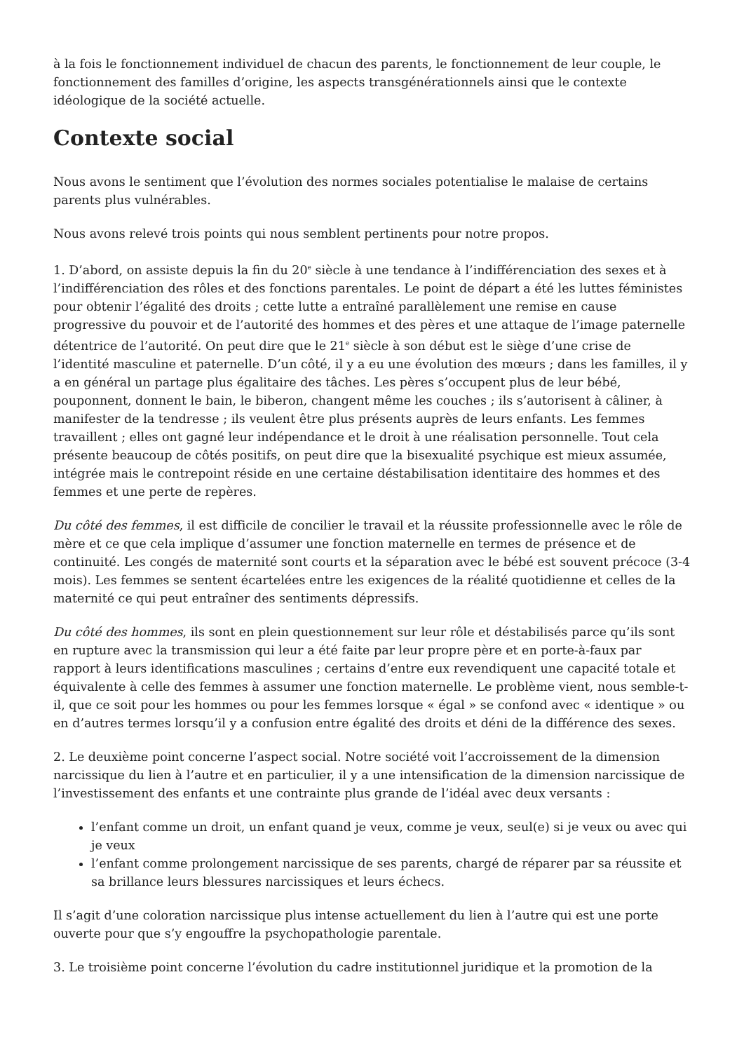à la fois le fonctionnement individuel de chacun des parents, le fonctionnement de leur couple, le fonctionnement des familles d’origine, les aspects transgénérationnels ainsi que le contexte idéologique de la société actuelle.
Contexte social
Nous avons le sentiment que l’évolution des normes sociales potentialise le malaise de certains parents plus vulnérables.
Nous avons relevé trois points qui nous semblent pertinents pour notre propos.
1. D’abord, on assiste depuis la fin du 20<sup>e</sup> siècle à une tendance à l’indifférenciation des sexes et à l’indifférenciation des rôles et des fonctions parentales. Le point de départ a été les luttes féministes pour obtenir l’égalité des droits ; cette lutte a entraîné parallèlement une remise en cause progressive du pouvoir et de l’autorité des hommes et des pères et une attaque de l’image paternelle détentrice de l’autorité. On peut dire que le 21<sup>e</sup> siècle à son début est le siège d’une crise de l’identité masculine et paternelle. D’un côté, il y a eu une évolution des mœurs ; dans les familles, il y a en général un partage plus égalitaire des tâches. Les pères s’occupent plus de leur bébé, pouponnent, donnent le bain, le biberon, changent même les couches ; ils s’autorisent à câliner, à manifester de la tendresse ; ils veulent être plus présents auprès de leurs enfants. Les femmes travaillent ; elles ont gagné leur indépendance et le droit à une réalisation personnelle. Tout cela présente beaucoup de côtés positifs, on peut dire que la bisexualité psychique est mieux assumée, intégrée mais le contrepoint réside en une certaine déstabilisation identitaire des hommes et des femmes et une perte de repères.
Du côté des femmes, il est difficile de concilier le travail et la réussite professionnelle avec le rôle de mère et ce que cela implique d’assumer une fonction maternelle en termes de présence et de continuité. Les congés de maternité sont courts et la séparation avec le bébé est souvent précoce (3-4 mois). Les femmes se sentent écartelées entre les exigences de la réalité quotidienne et celles de la maternité ce qui peut entraîner des sentiments dépressifs.
Du côté des hommes, ils sont en plein questionnement sur leur rôle et déstabilisés parce qu’ils sont en rupture avec la transmission qui leur a été faite par leur propre père et en porte-à-faux par rapport à leurs identifications masculines ; certains d’entre eux revendiquent une capacité totale et équivalente à celle des femmes à assumer une fonction maternelle. Le problème vient, nous semble-t-il, que ce soit pour les hommes ou pour les femmes lorsque « égal » se confond avec « identique » ou en d’autres termes lorsqu’il y a confusion entre égalité des droits et déni de la différence des sexes.
2. Le deuxième point concerne l’aspect social. Notre société voit l’accroissement de la dimension narcissique du lien à l’autre et en particulier, il y a une intensification de la dimension narcissique de l’investissement des enfants et une contrainte plus grande de l’idéal avec deux versants :
l’enfant comme un droit, un enfant quand je veux, comme je veux, seul(e) si je veux ou avec qui je veux
l’enfant comme prolongement narcissique de ses parents, chargé de réparer par sa réussite et sa brillance leurs blessures narcissiques et leurs échecs.
Il s’agit d’une coloration narcissique plus intense actuellement du lien à l’autre qui est une porte ouverte pour que s’y engouffre la psychopathologie parentale.
3. Le troisième point concerne l’évolution du cadre institutionnel juridique et la promotion de la